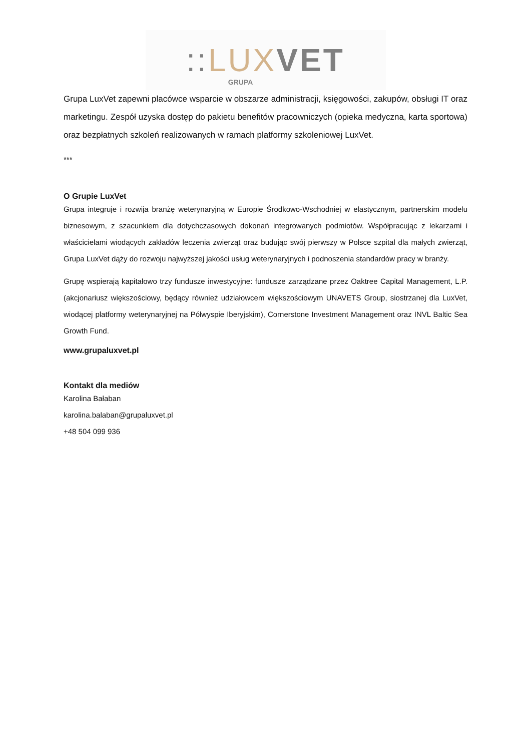:: LUX VET
GRUPA
Grupa LuxVet zapewni placówce wsparcie w obszarze administracji, księgowości, zakupów, obsługi IT oraz marketingu. Zespół uzyska dostęp do pakietu benefitów pracowniczych (opieka medyczna, karta sportowa) oraz bezpłatnych szkoleń realizowanych w ramach platformy szkoleniowej LuxVet.
***
O Grupie LuxVet
Grupa integruje i rozwija branżę weterynaryjną w Europie Środkowo-Wschodniej w elastycznym, partnerskim modelu biznesowym, z szacunkiem dla dotychczasowych dokonań integrowanych podmiotów. Współpracując z lekarzami i właścicielami wiodących zakładów leczenia zwierząt oraz budując swój pierwszy w Polsce szpital dla małych zwierząt, Grupa LuxVet dąży do rozwoju najwyższej jakości usług weterynaryjnych i podnoszenia standardów pracy w branży.
Grupę wspierają kapitałowo trzy fundusze inwestycyjne: fundusze zarządzane przez Oaktree Capital Management, L.P. (akcjonariusz większościowy, będący również udziałowcem większościowym UNAVETS Group, siostrzanej dla LuxVet, wiodącej platformy weterynaryjnej na Półwyspie Iberyjskim), Cornerstone Investment Management oraz INVL Baltic Sea Growth Fund.
www.grupaluxvet.pl
Kontakt dla mediów
Karolina Bałaban
karolina.balaban@grupaluxvet.pl
+48 504 099 936